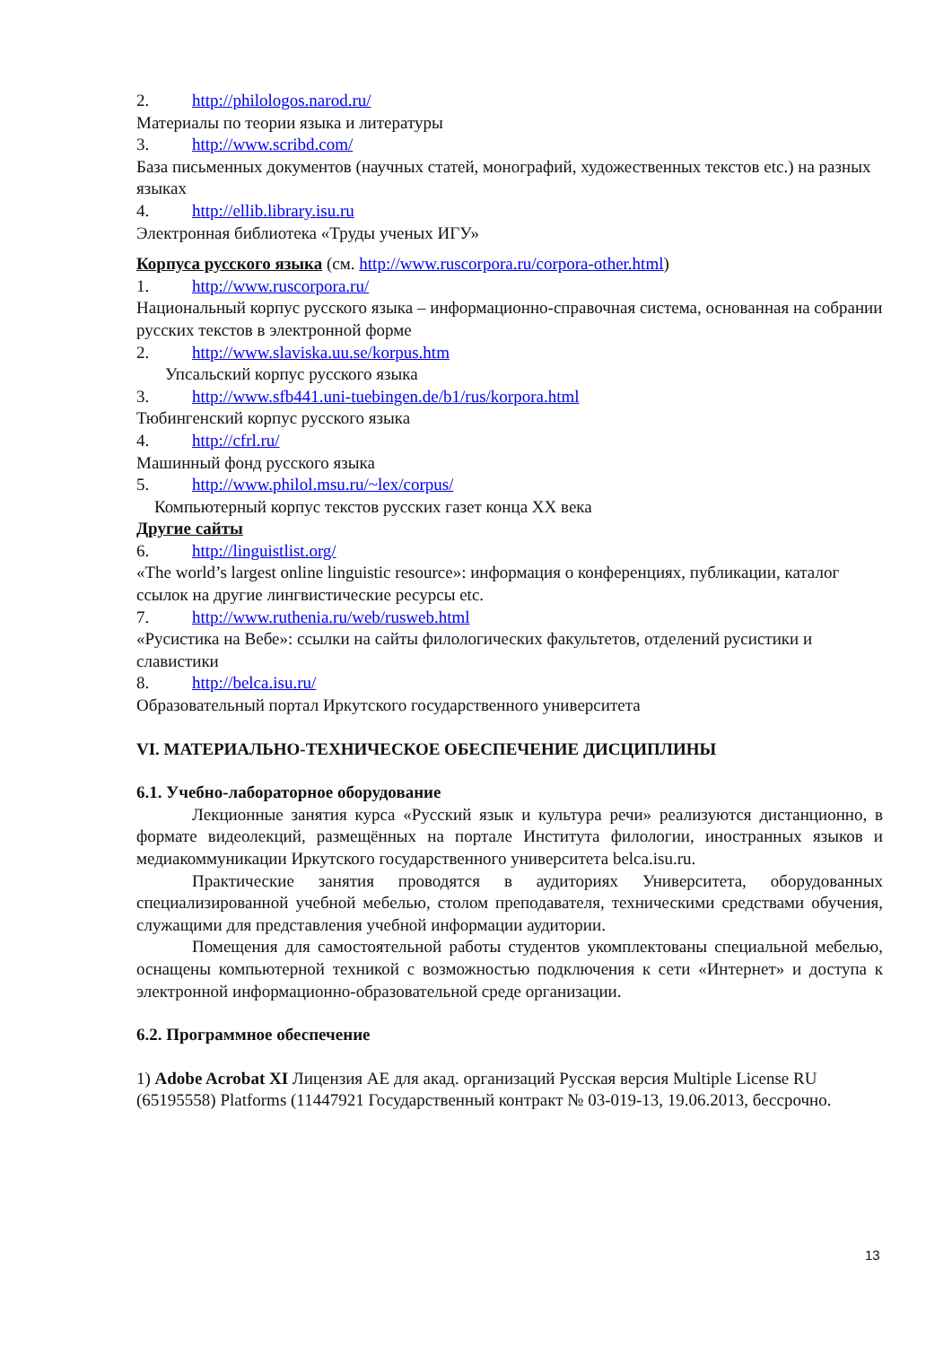2. http://philologos.narod.ru/
Материалы по теории языка и литературы
3. http://www.scribd.com/
База письменных документов (научных статей, монографий, художественных текстов etc.) на разных языках
4. http://ellib.library.isu.ru
Электронная библиотека «Труды ученых ИГУ»
Корпуса русского языка (см. http://www.ruscorpora.ru/corpora-other.html)
1. http://www.ruscorpora.ru/
Национальный корпус русского языка – информационно-справочная система, основанная на собрании русских текстов в электронной форме
2. http://www.slaviska.uu.se/korpus.htm
Упсальский корпус русского языка
3. http://www.sfb441.uni-tuebingen.de/b1/rus/korpora.html
Тюбингенский корпус русского языка
4. http://cfrl.ru/
Машинный фонд русского языка
5. http://www.philol.msu.ru/~lex/corpus/
Компьютерный корпус текстов русских газет конца XX века
Другие сайты
6. http://linguistlist.org/
«The world’s largest online linguistic resource»: информация о конференциях, публикации, каталог ссылок на другие лингвистические ресурсы etc.
7. http://www.ruthenia.ru/web/rusweb.html
«Русистика на Вебе»: ссылки на сайты филологических факультетов, отделений русистики и славистики
8. http://belca.isu.ru/
Образовательный портал Иркутского государственного университета
VI. МАТЕРИАЛЬНО-ТЕХНИЧЕСКОЕ ОБЕСПЕЧЕНИЕ ДИСЦИПЛИНЫ
6.1. Учебно-лабораторное оборудование
Лекционные занятия курса «Русский язык и культура речи» реализуются дистанционно, в формате видеолекций, размещённых на портале Института филологии, иностранных языков и медиакоммуникации Иркутского государственного университета belca.isu.ru.
Практические занятия проводятся в аудиториях Университета, оборудованных специализированной учебной мебелью, столом преподавателя, техническими средствами обучения, служащими для представления учебной информации аудитории.
Помещения для самостоятельной работы студентов укомплектованы специальной мебелью, оснащены компьютерной техникой с возможностью подключения к сети «Интернет» и доступа к электронной информационно-образовательной среде организации.
6.2. Программное обеспечение
1) Adobe Acrobat XI Лицензия AE для акад. организаций Русская версия Multiple License RU (65195558) Platforms (11447921 Государственный контракт № 03-019-13, 19.06.2013, бессрочно.
13